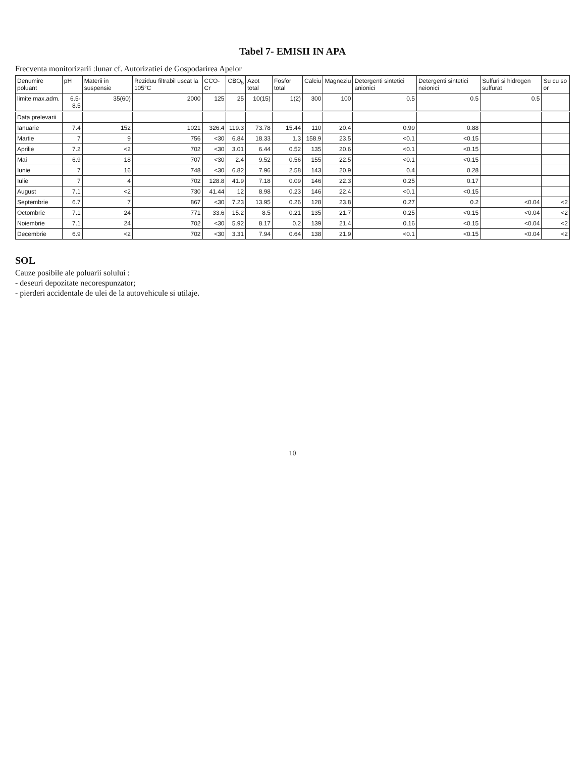Tabel 7- EMISII IN APA
Frecventa monitorizarii :lunar cf. Autorizatiei de Gospodarirea Apelor
| Denumire poluant | pH | Materii in suspensie | Reziduu filtrabil uscat la 105°C | CCO-Cr | CBO<sub>5</sub> | Azot total | Fosfor total | Calciu | Magneziu | Detergenti sintetici anionici | Detergenti sintetici neionici | Sulfuri si hidrogen sulfurat | Su cu so or |
| --- | --- | --- | --- | --- | --- | --- | --- | --- | --- | --- | --- | --- | --- |
| limite max.adm. | 6.5-8.5 | 35(60) | 2000 | 125 | 25 | 10(15) | 1(2) | 300 | 100 | 0.5 | 0.5 | 0.5 | |
| Data prelevarii | | | | | | | | | | | | | |
| Ianuarie | 7.4 | 152 | 1021 | 326.4 | 119.3 | 73.78 | 15.44 | 110 | 20.4 | 0.99 | 0.88 | | |
| Martie | 7 | 9 | 756 | <30 | 6.84 | 18.33 | 1.3 | 158.9 | 23.5 | <0.1 | <0.15 | | |
| Aprilie | 7.2 | <2 | 702 | <30 | 3.01 | 6.44 | 0.52 | 135 | 20.6 | <0.1 | <0.15 | | |
| Mai | 6.9 | 18 | 707 | <30 | 2.4 | 9.52 | 0.56 | 155 | 22.5 | <0.1 | <0.15 | | |
| Iunie | 7 | 16 | 748 | <30 | 6.82 | 7.96 | 2.58 | 143 | 20.9 | 0.4 | 0.28 | | |
| Iulie | 7 | 4 | 702 | 128.8 | 41.9 | 7.18 | 0.09 | 146 | 22.3 | 0.25 | 0.17 | | |
| August | 7.1 | <2 | 730 | 41.44 | 12 | 8.98 | 0.23 | 146 | 22.4 | <0.1 | <0.15 | | |
| Septembrie | 6.7 | 7 | 867 | <30 | 7.23 | 13.95 | 0.26 | 128 | 23.8 | 0.27 | 0.2 | <0.04 | <2 |
| Octombrie | 7.1 | 24 | 771 | 33.6 | 15.2 | 8.5 | 0.21 | 135 | 21.7 | 0.25 | <0.15 | <0.04 | <2 |
| Noiembrie | 7.1 | 24 | 702 | <30 | 5.92 | 8.17 | 0.2 | 139 | 21.4 | 0.16 | <0.15 | <0.04 | <2 |
| Decembrie | 6.9 | <2 | 702 | <30 | 3.31 | 7.94 | 0.64 | 138 | 21.9 | <0.1 | <0.15 | <0.04 | <2 |
SOL
Cauze posibile ale poluarii solului :
- deseuri depozitate necorespunzator;
- pierderi accidentale de ulei de la autovehicule si utilaje.
10